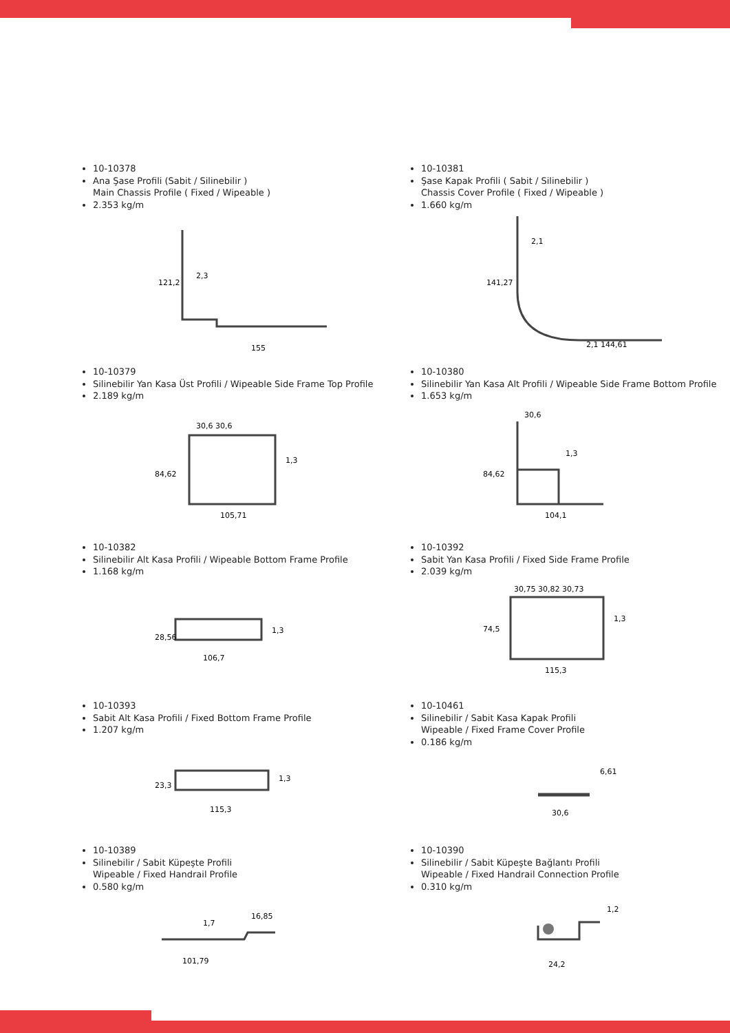10-10378
Ana Şase Profili (Sabit / Silinebilir )
Main Chassis Profile ( Fixed / Wipeable )
2.353 kg/m
121,2
2,3
155
10-10381
Şase Kapak Profili ( Sabit / Silinebilir )
Chassis Cover Profile ( Fixed / Wipeable )
1.660 kg/m
141,27
2,1
2,1 144,61
10-10379
Silinebilir Yan Kasa Üst Profili / Wipeable Side Frame Top Profile
2.189 kg/m
30,6 30,6
1,3
84,62
105,71
10-10380
Silinebilir Yan Kasa Alt Profili / Wipeable Side Frame Bottom Profile
1.653 kg/m
30,6
1,3
84,62
104,1
10-10382
Silinebilir Alt Kasa Profili / Wipeable Bottom Frame Profile
1.168 kg/m
1,3
28,56
106,7
10-10392
Sabit Yan Kasa Profili / Fixed Side Frame Profile
2.039 kg/m
30,75 30,82 30,73
1,3
74,5
115,3
10-10393
Sabit Alt Kasa Profili / Fixed Bottom Frame Profile
1.207 kg/m
1,3
23,3
115,3
10-10461
Silinebilir / Sabit Kasa Kapak Profili
Wipeable / Fixed Frame Cover Profile
0.186 kg/m
6,61
30,6
10-10389
Silinebilir / Sabit Küpeşte Profili
Wipeable / Fixed Handrail Profile
0.580 kg/m
16,85
1,7
101,79
10-10390
Silinebilir / Sabit Küpeşte Bağlantı Profili
Wipeable / Fixed Handrail Connection Profile
0.310 kg/m
1,2
24,2